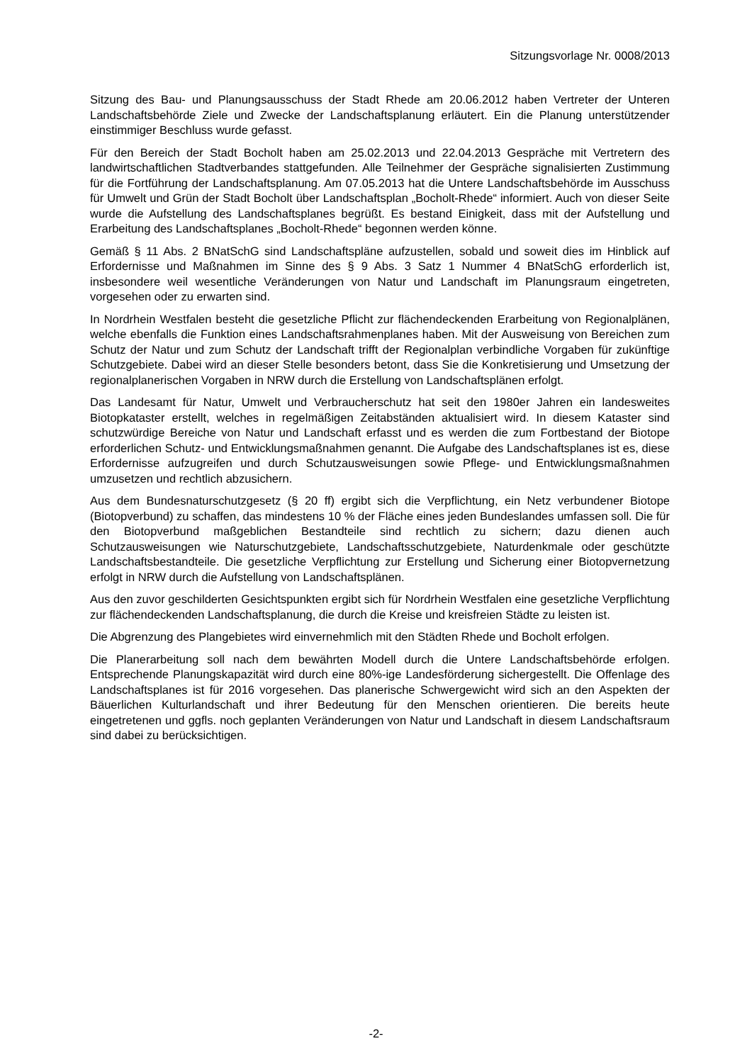Sitzungsvorlage Nr. 0008/2013
Sitzung des Bau- und Planungsausschuss der Stadt Rhede am 20.06.2012 haben Vertreter der Unteren Landschaftsbehörde Ziele und Zwecke der Landschaftsplanung erläutert. Ein die Planung unterstützender einstimmiger Beschluss wurde gefasst.
Für den Bereich der Stadt Bocholt haben am 25.02.2013 und 22.04.2013 Gespräche mit Vertretern des landwirtschaftlichen Stadtverbandes stattgefunden. Alle Teilnehmer der Gespräche signalisierten Zustimmung für die Fortführung der Landschaftsplanung. Am 07.05.2013 hat die Untere Landschaftsbehörde im Ausschuss für Umwelt und Grün der Stadt Bocholt über Landschaftsplan „Bocholt-Rhede“ informiert. Auch von dieser Seite wurde die Aufstellung des Landschaftsplanes begrüßt. Es bestand Einigkeit, dass mit der Aufstellung und Erarbeitung des Landschaftsplanes „Bocholt-Rhede“ begonnen werden könne.
Gemäß § 11 Abs. 2 BNatSchG sind Landschaftspläne aufzustellen, sobald und soweit dies im Hinblick auf Erfordernisse und Maßnahmen im Sinne des § 9 Abs. 3 Satz 1 Nummer 4 BNatSchG erforderlich ist, insbesondere weil wesentliche Veränderungen von Natur und Landschaft im Planungsraum eingetreten, vorgesehen oder zu erwarten sind.
In Nordrhein Westfalen besteht die gesetzliche Pflicht zur flächendeckenden Erarbeitung von Regionalplänen, welche ebenfalls die Funktion eines Landschaftsrahmenplanes haben. Mit der Ausweisung von Bereichen zum Schutz der Natur und zum Schutz der Landschaft trifft der Regionalplan verbindliche Vorgaben für zukünftige Schutzgebiete. Dabei wird an dieser Stelle besonders betont, dass Sie die Konkretisierung und Umsetzung der regionalplanerischen Vorgaben in NRW durch die Erstellung von Landschaftsplänen erfolgt.
Das Landesamt für Natur, Umwelt und Verbraucherschutz hat seit den 1980er Jahren ein landesweites Biotopkataster erstellt, welches in regelmäßigen Zeitabständen aktualisiert wird. In diesem Kataster sind schutzwürdige Bereiche von Natur und Landschaft erfasst und es werden die zum Fortbestand der Biotope erforderlichen Schutz- und Entwicklungsmaßnahmen genannt. Die Aufgabe des Landschaftsplanes ist es, diese Erfordernisse aufzugreifen und durch Schutzausweisungen sowie Pflege- und Entwicklungsmaßnahmen umzusetzen und rechtlich abzusichern.
Aus dem Bundesnaturschutzgesetz (§ 20 ff) ergibt sich die Verpflichtung, ein Netz verbundener Biotope (Biotopverbund) zu schaffen, das mindestens 10 % der Fläche eines jeden Bundeslandes umfassen soll. Die für den Biotopverbund maßgeblichen Bestandteile sind rechtlich zu sichern; dazu dienen auch Schutzausweisungen wie Naturschutzgebiete, Landschaftsschutzgebiete, Naturdenkmale oder geschützte Landschaftsbestandteile. Die gesetzliche Verpflichtung zur Erstellung und Sicherung einer Biotopvernetzung erfolgt in NRW durch die Aufstellung von Landschaftsplänen.
Aus den zuvor geschilderten Gesichtspunkten ergibt sich für Nordrhein Westfalen eine gesetzliche Verpflichtung zur flächendeckenden Landschaftsplanung, die durch die Kreise und kreisfreien Städte zu leisten ist.
Die Abgrenzung des Plangebietes wird einvernehmlich mit den Städten Rhede und Bocholt erfolgen.
Die Planerarbeitung soll nach dem bewährten Modell durch die Untere Landschaftsbehörde erfolgen. Entsprechende Planungskapazität wird durch eine 80%-ige Landesförderung sichergestellt. Die Offenlage des Landschaftsplanes ist für 2016 vorgesehen. Das planerische Schwergewicht wird sich an den Aspekten der Bäuerlichen Kulturlandschaft und ihrer Bedeutung für den Menschen orientieren. Die bereits heute eingetretenen und ggfls. noch geplanten Veränderungen von Natur und Landschaft in diesem Landschaftsraum sind dabei zu berücksichtigen.
-2-